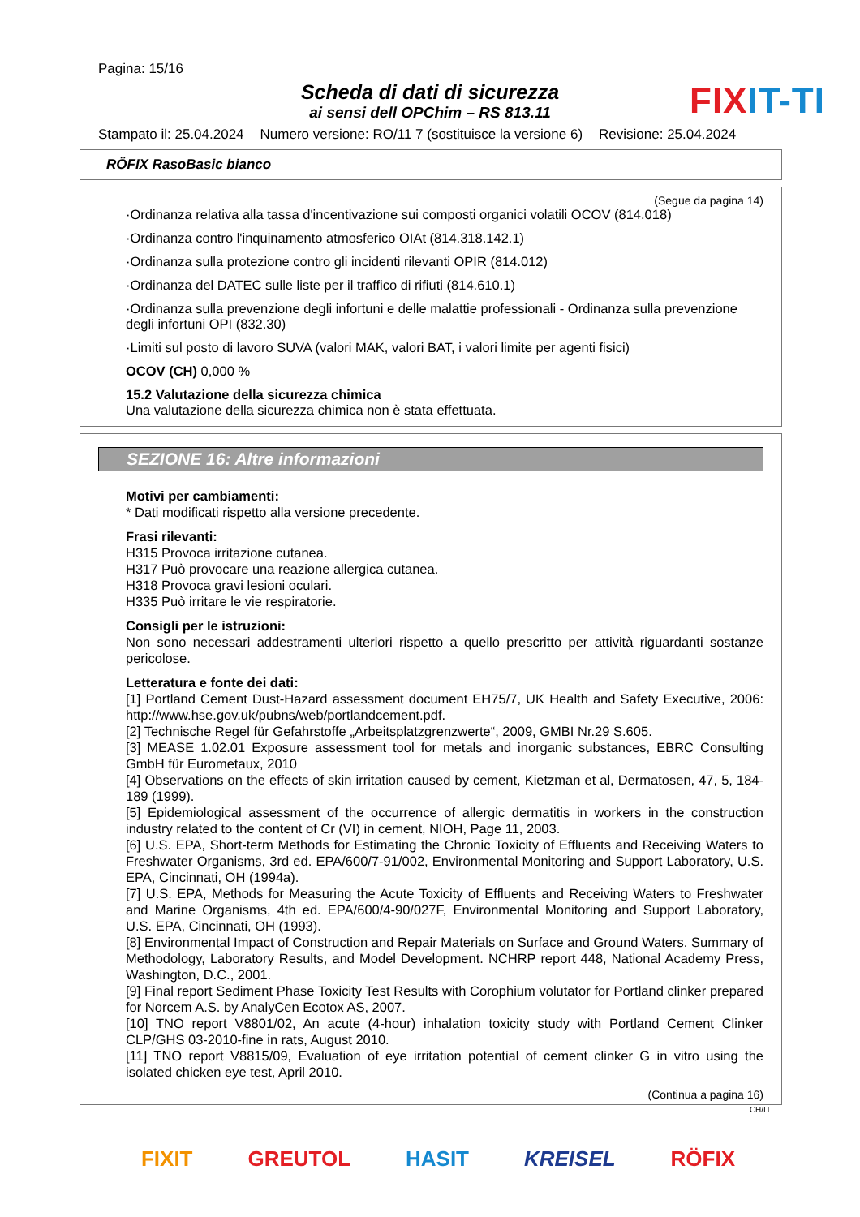Pagina: 15/16
Scheda di dati di sicurezza
ai sensi dell OPChim – RS 813.11
FIXIT-TI
Stampato il: 25.04.2024 Numero versione: RO/11 7 (sostituisce la versione 6) Revisione: 25.04.2024
RÖFIX RasoBasic bianco
(Segue da pagina 14)
·Ordinanza relativa alla tassa d'incentivazione sui composti organici volatili OCOV (814.018)
·Ordinanza contro l'inquinamento atmosferico OIAt (814.318.142.1)
·Ordinanza sulla protezione contro gli incidenti rilevanti OPIR (814.012)
·Ordinanza del DATEC sulle liste per il traffico di rifiuti (814.610.1)
·Ordinanza sulla prevenzione degli infortuni e delle malattie professionali - Ordinanza sulla prevenzione degli infortuni OPI (832.30)
·Limiti sul posto di lavoro SUVA (valori MAK, valori BAT, i valori limite per agenti fisici)
OCOV (CH) 0,000 %
15.2 Valutazione della sicurezza chimica
Una valutazione della sicurezza chimica non è stata effettuata.
SEZIONE 16: Altre informazioni
Motivi per cambiamenti:
* Dati modificati rispetto alla versione precedente.
Frasi rilevanti:
H315 Provoca irritazione cutanea.
H317 Può provocare una reazione allergica cutanea.
H318 Provoca gravi lesioni oculari.
H335 Può irritare le vie respiratorie.
Consigli per le istruzioni:
Non sono necessari addestramenti ulteriori rispetto a quello prescritto per attività riguardanti sostanze pericolose.
Letteratura e fonte dei dati:
[1] Portland Cement Dust-Hazard assessment document EH75/7, UK Health and Safety Executive, 2006: http://www.hse.gov.uk/pubns/web/portlandcement.pdf.
[2] Technische Regel für Gefahrstoffe „Arbeitsplatzgrenzwerte“, 2009, GMBI Nr.29 S.605.
[3] MEASE 1.02.01 Exposure assessment tool for metals and inorganic substances, EBRC Consulting GmbH für Eurometaux, 2010
[4] Observations on the effects of skin irritation caused by cement, Kietzman et al, Dermatosen, 47, 5, 184-189 (1999).
[5] Epidemiological assessment of the occurrence of allergic dermatitis in workers in the construction industry related to the content of Cr (VI) in cement, NIOH, Page 11, 2003.
[6] U.S. EPA, Short-term Methods for Estimating the Chronic Toxicity of Effluents and Receiving Waters to Freshwater Organisms, 3rd ed. EPA/600/7-91/002, Environmental Monitoring and Support Laboratory, U.S. EPA, Cincinnati, OH (1994a).
[7] U.S. EPA, Methods for Measuring the Acute Toxicity of Effluents and Receiving Waters to Freshwater and Marine Organisms, 4th ed. EPA/600/4-90/027F, Environmental Monitoring and Support Laboratory, U.S. EPA, Cincinnati, OH (1993).
[8] Environmental Impact of Construction and Repair Materials on Surface and Ground Waters. Summary of Methodology, Laboratory Results, and Model Development. NCHRP report 448, National Academy Press, Washington, D.C., 2001.
[9] Final report Sediment Phase Toxicity Test Results with Corophium volutator for Portland clinker prepared for Norcem A.S. by AnalyCen Ecotox AS, 2007.
[10] TNO report V8801/02, An acute (4-hour) inhalation toxicity study with Portland Cement Clinker CLP/GHS 03-2010-fine in rats, August 2010.
[11] TNO report V8815/09, Evaluation of eye irritation potential of cement clinker G in vitro using the isolated chicken eye test, April 2010.
(Continua a pagina 16)
CH/IT
FIXIT GREUTOL HASIT KREISEL RÖFIX